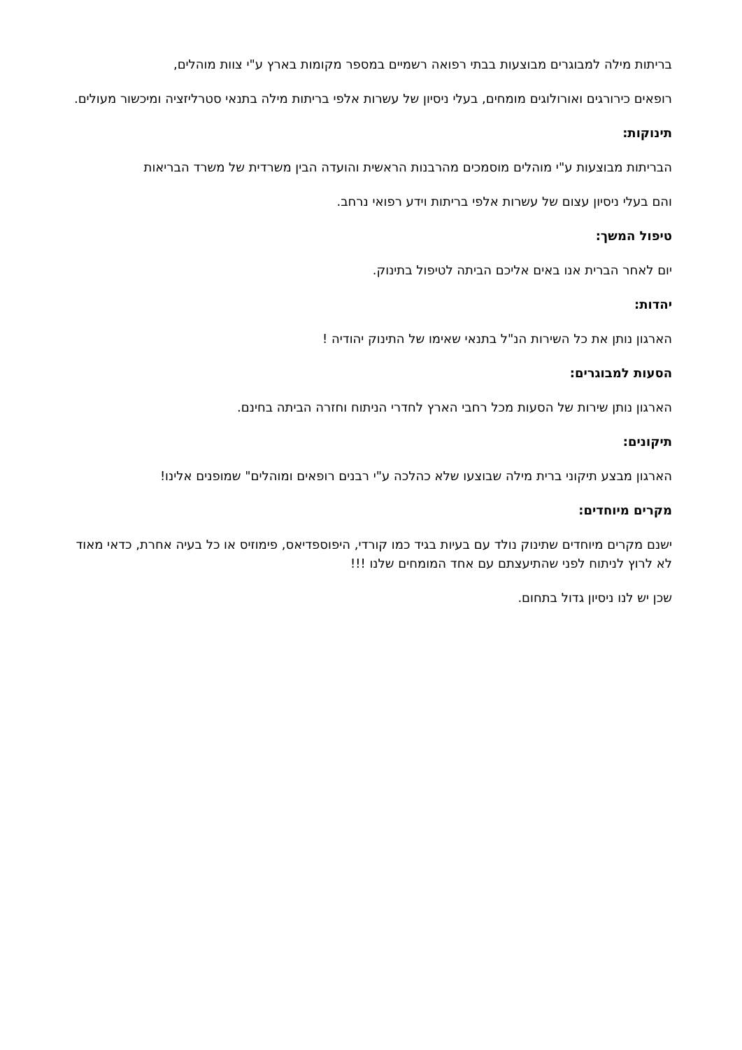בריתות מילה למבוגרים מבוצעות בבתי רפואה רשמיים במספר מקומות בארץ ע"י צוות מוהלים,
רופאים כירורגים ואורולוגים מומחים, בעלי ניסיון של עשרות אלפי בריתות מילה בתנאי סטרליזציה ומיכשור מעולים.
תינוקות:
הבריתות מבוצעות ע"י מוהלים מוסמכים מהרבנות הראשית והועדה הבין משרדית של משרד הבריאות
והם בעלי ניסיון עצום של עשרות אלפי בריתות וידע רפואי נרחב.
טיפול המשך:
יום לאחר הברית אנו באים אליכם הביתה לטיפול בתינוק.
יהדות:
הארגון נותן את כל השירות הנ"ל בתנאי שאימו של התינוק יהודיה !
הסעות למבוגרים:
הארגון נותן שירות של הסעות מכל רחבי הארץ לחדרי הניתוח וחזרה הביתה בחינם.
תיקונים:
הארגון מבצע תיקוני ברית מילה שבוצעו שלא כהלכה ע"י רבנים רופאים ומוהלים" שמופנים אלינו!
מקרים מיוחדים:
ישנם מקרים מיוחדים שתינוק נולד עם בעיות בגיד כמו קורדי, היפוספדיאס, פימוזיס או כל בעיה אחרת, כדאי מאוד לא לרוץ לניתוח לפני שהתיעצתם עם אחד המומחים שלנו !!!
שכן יש לנו ניסיון גדול בתחום.